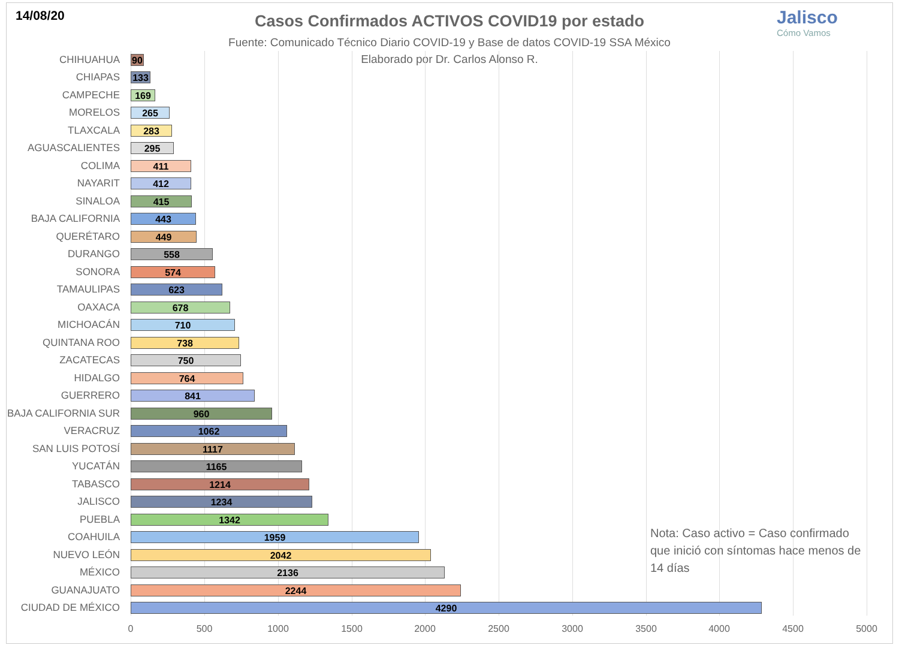14/08/20
Casos Confirmados ACTIVOS COVID19 por estado
Fuente: Comunicado Técnico Diario COVID-19 y Base de datos COVID-19 SSA México
Elaborado por Dr. Carlos Alonso R.
Jalisco
Cómo Vamos
CHIHUAHUA
90
CHIAPAS
133
CAMPECHE
169
MORELOS
265
TLAXCALA
283
AGUASCALIENTES
295
COLIMA
411
NAYARIT
412
SINALOA
415
BAJA CALIFORNIA
443
QUERÉTARO
449
DURANGO
558
SONORA
574
TAMAULIPAS
623
OAXACA
678
MICHOACÁN
710
QUINTANA ROO
738
ZACATECAS
750
HIDALGO
764
GUERRERO
841
BAJA CALIFORNIA SUR
960
VERACRUZ
1062
SAN LUIS POTOSÍ
1117
YUCATÁN
1165
TABASCO
1214
JALISCO
1234
PUEBLA
1342
COAHUILA
1959
NUEVO LEÓN
2042
MÉXICO
2136
GUANAJUATO
2244
CIUDAD DE MÉXICO
4290
0 500 1000 1500 2000 2500 3000 3500 4000 4500 5000
Nota: Caso activo = Caso confirmado que inició con síntomas hace menos de 14 días